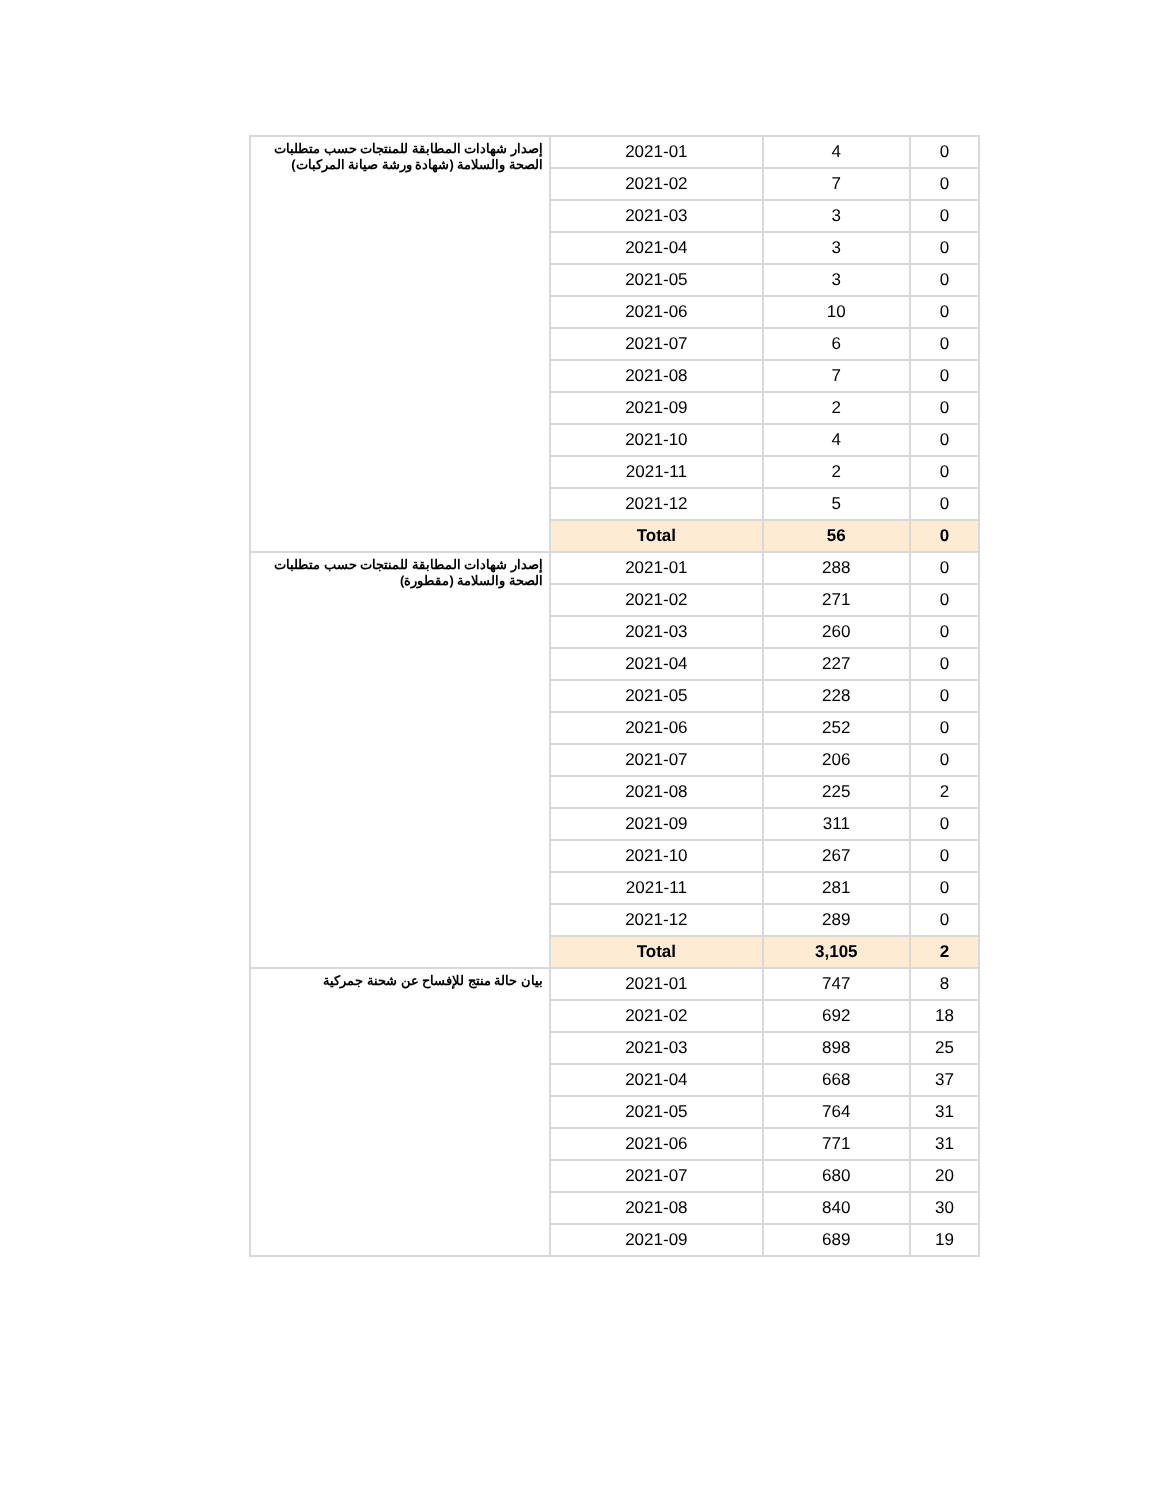| إصدار شهادات المطابقة للمنتجات حسب متطلبات الصحة والسلامة (شهادة ورشة صيانة المركبات) | 2021-01 | 4 | 0 |
| | 2021-02 | 7 | 0 |
| | 2021-03 | 3 | 0 |
| | 2021-04 | 3 | 0 |
| | 2021-05 | 3 | 0 |
| | 2021-06 | 10 | 0 |
| | 2021-07 | 6 | 0 |
| | 2021-08 | 7 | 0 |
| | 2021-09 | 2 | 0 |
| | 2021-10 | 4 | 0 |
| | 2021-11 | 2 | 0 |
| | 2021-12 | 5 | 0 |
| | Total | 56 | 0 |
| إصدار شهادات المطابقة للمنتجات حسب متطلبات الصحة والسلامة (مقطورة) | 2021-01 | 288 | 0 |
| | 2021-02 | 271 | 0 |
| | 2021-03 | 260 | 0 |
| | 2021-04 | 227 | 0 |
| | 2021-05 | 228 | 0 |
| | 2021-06 | 252 | 0 |
| | 2021-07 | 206 | 0 |
| | 2021-08 | 225 | 2 |
| | 2021-09 | 311 | 0 |
| | 2021-10 | 267 | 0 |
| | 2021-11 | 281 | 0 |
| | 2021-12 | 289 | 0 |
| | Total | 3,105 | 2 |
| بيان حالة منتج للإفساح عن شحنة جمركية | 2021-01 | 747 | 8 |
| | 2021-02 | 692 | 18 |
| | 2021-03 | 898 | 25 |
| | 2021-04 | 668 | 37 |
| | 2021-05 | 764 | 31 |
| | 2021-06 | 771 | 31 |
| | 2021-07 | 680 | 20 |
| | 2021-08 | 840 | 30 |
| | 2021-09 | 689 | 19 |